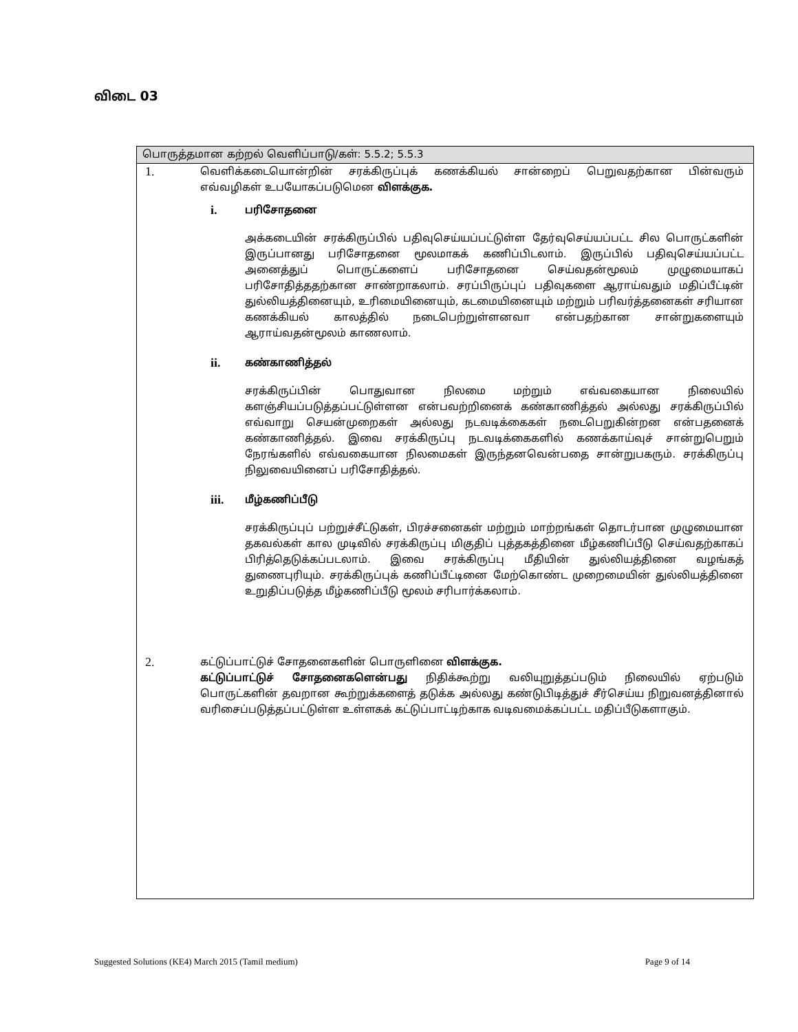விடை 03
பொருத்தமான கற்றல் வெளிப்பாடு/கள்: 5.5.2; 5.5.3
1.
வெளிக்கடையொன்றின் சரக்கிருப்புக் கணக்கியல் சான்றைப் பெறுவதற்கான பின்வரும் எவ்வழிகள் உபயோகப்படுமென விளக்குக.
i.
பரிசோதனை
அக்கடையின் சரக்கிருப்பில் பதிவுசெய்யப்பட்டுள்ள தேர்வுசெய்யப்பட்ட சில பொருட்களின் இருப்பானது பரிசோதனை மூலமாகக் கணிப்பிடலாம். இருப்பில் பதிவுசெய்யப்பட்ட அனைத்துப் பொருட்களைப் பரிசோதனை செய்வதன்மூலம் முழுமையாகப் பரிசோதித்ததற்கான சாண்றாகலாம். சரப்பிருப்புப் பதிவுகளை ஆராய்வதும் மதிப்பீட்டின் துல்லியத்தினையும், உரிமையினையும், கடமையினையும் மற்றும் பரிவர்த்தனைகள் சரியான கணக்கியல் காலத்தில் நடைபெற்றுள்ளனவா என்பதற்கான சான்றுகளையும் ஆராய்வதன்மூலம் காணலாம்.
ii.
கண்காணித்தல்
சரக்கிருப்பின் பொதுவான நிலமை மற்றும் எவ்வகையான நிலையில் களஞ்சியப்படுத்தப்பட்டுள்ளன என்பவற்றினைக் கண்காணித்தல் அல்லது சரக்கிருப்பில் எவ்வாறு செயன்முறைகள் அல்லது நடவடிக்கைகள் நடைபெறுகின்றன என்பதனைக் கண்காணித்தல். இவை சரக்கிருப்பு நடவடிக்கைகளில் கணக்காய்வுச் சான்றுபெறும் நேரங்களில் எவ்வகையான நிலமைகள் இருந்தனவென்பதை சான்றுபகரும். சரக்கிருப்பு நிலுவையினைப் பரிசோதித்தல்.
iii.
மீழ்கணிப்பீடு
சரக்கிருப்புப் பற்றுச்சீட்டுகள், பிரச்சனைகள் மற்றும் மாற்றங்கள் தொடர்பான முழுமையான தகவல்கள் கால முடிவில் சரக்கிருப்பு மிகுதிப் புத்தகத்தினை மீழ்கணிப்பீடு செய்வதற்காகப் பிரித்தெடுக்கப்படலாம். இவை சரக்கிருப்பு மீதியின் துல்லியத்தினை வழங்கத் துணைபுரியும். சரக்கிருப்புக் கணிப்பீட்டினை மேற்கொண்ட முறைமையின் துல்லியத்தினை உறுதிப்படுத்த மீழ்கணிப்பீடு மூலம் சரிபார்க்கலாம்.
2.
கட்டுப்பாட்டுச் சோதனைகளின் பொருளினை விளக்குக.
கட்டுப்பாட்டுச் சோதனைகளென்பது நிதிக்கூற்று வலியுறுத்தப்படும் நிலையில் ஏற்படும் பொருட்களின் தவறான கூற்றுக்களைத் தடுக்க அல்லது கண்டுபிடித்துச் சீர்செய்ய நிறுவனத்தினால் வரிசைப்படுத்தப்பட்டுள்ள உள்ளகக் கட்டுப்பாட்டிற்காக வடிவமைக்கப்பட்ட மதிப்பீடுகளாகும்.
Suggested Solutions (KE4) March 2015 (Tamil medium) Page 9 of 14